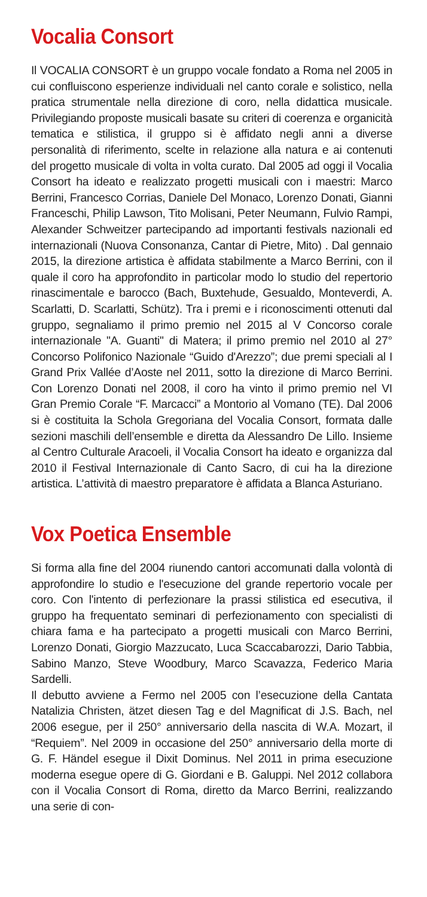Vocalia Consort
Il VOCALIA CONSORT è un gruppo vocale fondato a Roma nel 2005 in cui confluiscono esperienze individuali nel canto corale e solistico, nella pratica strumentale nella direzione di coro, nella didattica musicale. Privilegiando proposte musicali basate su criteri di coerenza e organicità tematica e stilistica, il gruppo si è affidato negli anni a diverse personalità di riferimento, scelte in relazione alla natura e ai contenuti del progetto musicale di volta in volta curato. Dal 2005 ad oggi il Vocalia Consort ha ideato e realizzato progetti musicali con i maestri: Marco Berrini, Francesco Corrias, Daniele Del Monaco, Lorenzo Donati, Gianni Franceschi, Philip Lawson, Tito Molisani, Peter Neumann, Fulvio Rampi, Alexander Schweitzer partecipando ad importanti festivals nazionali ed internazionali (Nuova Consonanza, Cantar di Pietre, Mito) . Dal gennaio 2015, la direzione artistica è affidata stabilmente a Marco Berrini, con il quale il coro ha approfondito in particolar modo lo studio del repertorio rinascimentale e barocco (Bach, Buxtehude, Gesualdo, Monteverdi, A. Scarlatti, D. Scarlatti, Schütz). Tra i premi e i riconoscimenti ottenuti dal gruppo, segnaliamo il primo premio nel 2015 al V Concorso corale internazionale "A. Guanti" di Matera; il primo premio nel 2010 al 27° Concorso Polifonico Nazionale “Guido d'Arezzo”; due premi speciali al I Grand Prix Vallée d’Aoste nel 2011, sotto la direzione di Marco Berrini. Con Lorenzo Donati nel 2008, il coro ha vinto il primo premio nel VI Gran Premio Corale “F. Marcacci” a Montorio al Vomano (TE). Dal 2006 si è costituita la Schola Gregoriana del Vocalia Consort, formata dalle sezioni maschili dell’ensemble e diretta da Alessandro De Lillo. Insieme al Centro Culturale Aracoeli, il Vocalia Consort ha ideato e organizza dal 2010 il Festival Internazionale di Canto Sacro, di cui ha la direzione artistica. L’attività di maestro preparatore è affidata a Blanca Asturiano.
Vox Poetica Ensemble
Si forma alla fine del 2004 riunendo cantori accomunati dalla volontà di approfondire lo studio e l'esecuzione del grande repertorio vocale per coro. Con l'intento di perfezionare la prassi stilistica ed esecutiva, il gruppo ha frequentato seminari di perfezionamento con specialisti di chiara fama e ha partecipato a progetti musicali con Marco Berrini, Lorenzo Donati, Giorgio Mazzucato, Luca Scaccabarozzi, Dario Tabbia, Sabino Manzo, Steve Woodbury, Marco Scavazza, Federico Maria Sardelli.
Il debutto avviene a Fermo nel 2005 con l’esecuzione della Cantata Natalizia Christen, ätzet diesen Tag e del Magnificat di J.S. Bach, nel 2006 esegue, per il 250° anniversario della nascita di W.A. Mozart, il “Requiem”. Nel 2009 in occasione del 250° anniversario della morte di G. F. Händel esegue il Dixit Dominus. Nel 2011 in prima esecuzione moderna esegue opere di G. Giordani e B. Galuppi. Nel 2012 collabora con il Vocalia Consort di Roma, diretto da Marco Berrini, realizzando una serie di con-